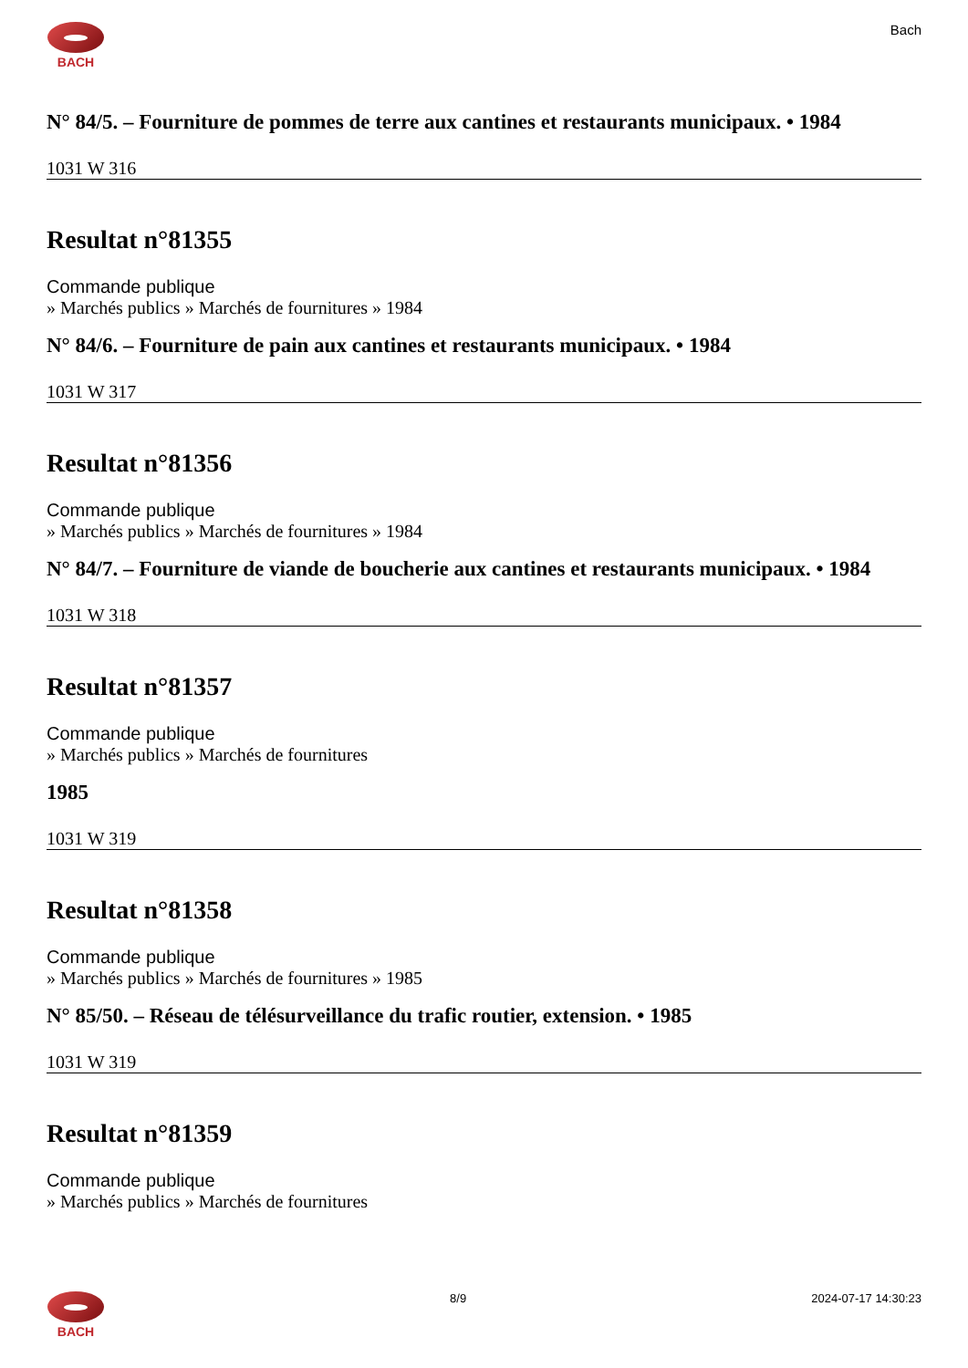BACH Bach
N° 84/5. – Fourniture de pommes de terre aux cantines et restaurants municipaux. • 1984
1031 W 316
Resultat n°81355
Commande publique
» Marchés publics » Marchés de fournitures » 1984
N° 84/6. – Fourniture de pain aux cantines et restaurants municipaux. • 1984
1031 W 317
Resultat n°81356
Commande publique
» Marchés publics » Marchés de fournitures » 1984
N° 84/7. – Fourniture de viande de boucherie aux cantines et restaurants municipaux. • 1984
1031 W 318
Resultat n°81357
Commande publique
» Marchés publics » Marchés de fournitures
1985
1031 W 319
Resultat n°81358
Commande publique
» Marchés publics » Marchés de fournitures » 1985
N° 85/50. – Réseau de télésurveillance du trafic routier, extension. • 1985
1031 W 319
Resultat n°81359
Commande publique
» Marchés publics » Marchés de fournitures
BACH 8/9 2024-07-17 14:30:23